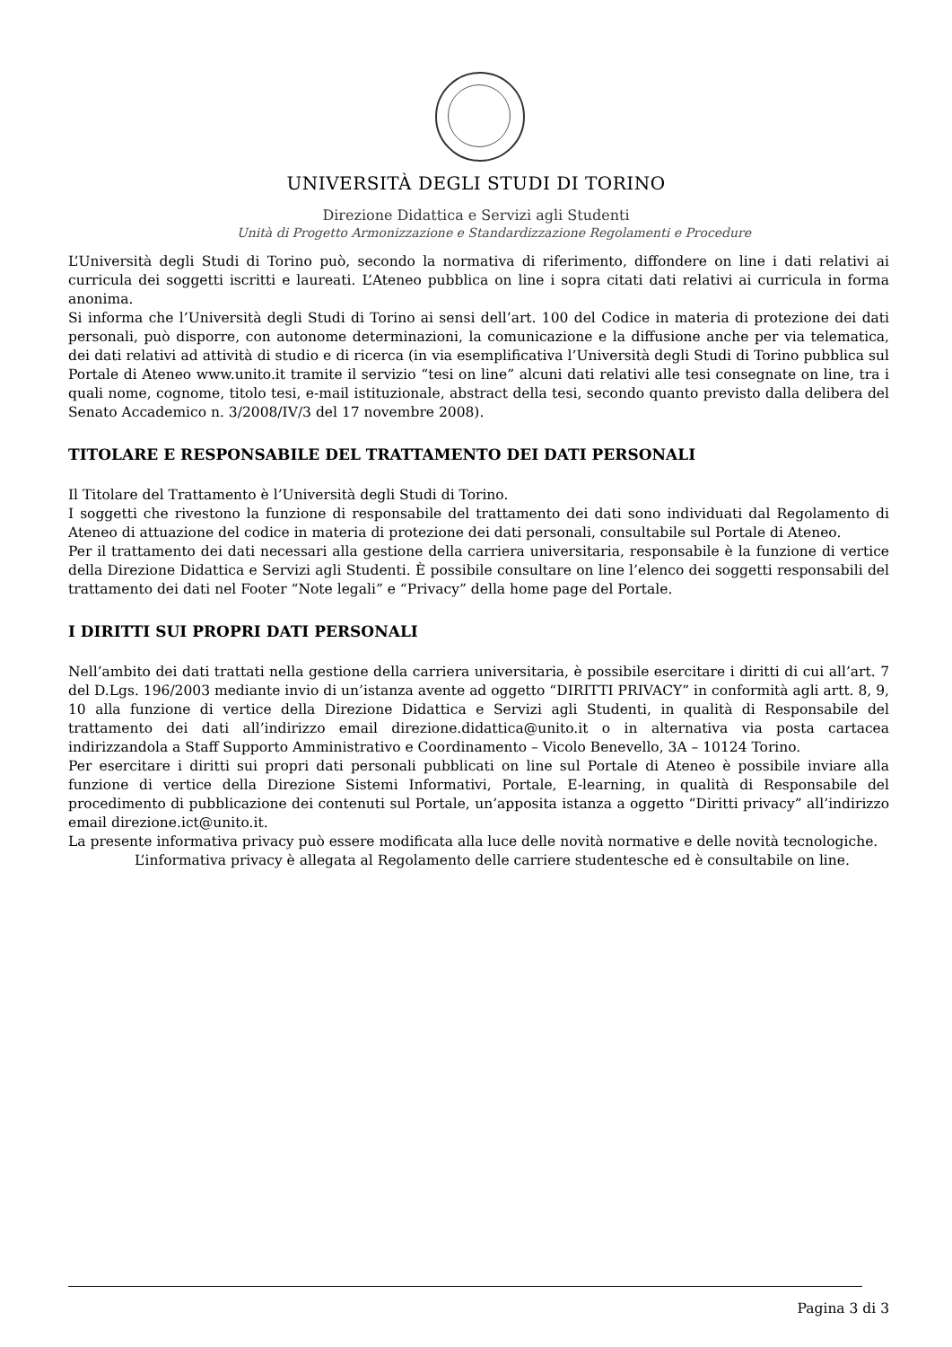UNIVERSITÀ DEGLI STUDI DI TORINO
Direzione Didattica e Servizi agli Studenti
Unità di Progetto Armonizzazione e Standardizzazione Regolamenti e Procedure
L’Università degli Studi di Torino può, secondo la normativa di riferimento, diffondere on line i dati relativi ai curricula dei soggetti iscritti e laureati. L’Ateneo pubblica on line i sopra citati dati relativi ai curricula in forma anonima.
Si informa che l’Università degli Studi di Torino ai sensi dell’art. 100 del Codice in materia di protezione dei dati personali, può disporre, con autonome determinazioni, la comunicazione e la diffusione anche per via telematica, dei dati relativi ad attività di studio e di ricerca (in via esemplificativa l’Università degli Studi di Torino pubblica sul Portale di Ateneo www.unito.it tramite il servizio “tesi on line” alcuni dati relativi alle tesi consegnate on line, tra i quali nome, cognome, titolo tesi, e-mail istituzionale, abstract della tesi, secondo quanto previsto dalla delibera del Senato Accademico n. 3/2008/IV/3 del 17 novembre 2008).
TITOLARE E RESPONSABILE DEL TRATTAMENTO DEI DATI PERSONALI
Il Titolare del Trattamento è l’Università degli Studi di Torino.
I soggetti che rivestono la funzione di responsabile del trattamento dei dati sono individuati dal Regolamento di Ateneo di attuazione del codice in materia di protezione dei dati personali, consultabile sul Portale di Ateneo.
Per il trattamento dei dati necessari alla gestione della carriera universitaria, responsabile è la funzione di vertice della Direzione Didattica e Servizi agli Studenti. È possibile consultare on line l’elenco dei soggetti responsabili del trattamento dei dati nel Footer “Note legali” e “Privacy” della home page del Portale.
I DIRITTI SUI PROPRI DATI PERSONALI
Nell’ambito dei dati trattati nella gestione della carriera universitaria, è possibile esercitare i diritti di cui all’art. 7 del D.Lgs. 196/2003 mediante invio di un’istanza avente ad oggetto “DIRITTI PRIVACY” in conformità agli artt. 8, 9, 10 alla funzione di vertice della Direzione Didattica e Servizi agli Studenti, in qualità di Responsabile del trattamento dei dati all’indirizzo email direzione.didattica@unito.it o in alternativa via posta cartacea indirizzandola a Staff Supporto Amministrativo e Coordinamento – Vicolo Benevello, 3A – 10124 Torino.
Per esercitare i diritti sui propri dati personali pubblicati on line sul Portale di Ateneo è possibile inviare alla funzione di vertice della Direzione Sistemi Informativi, Portale, E-learning, in qualità di Responsabile del procedimento di pubblicazione dei contenuti sul Portale, un’apposita istanza a oggetto “Diritti privacy” all’indirizzo email direzione.ict@unito.it.
La presente informativa privacy può essere modificata alla luce delle novità normative e delle novità tecnologiche.
L’informativa privacy è allegata al Regolamento delle carriere studentesche ed è consultabile on line.
Pagina 3 di 3